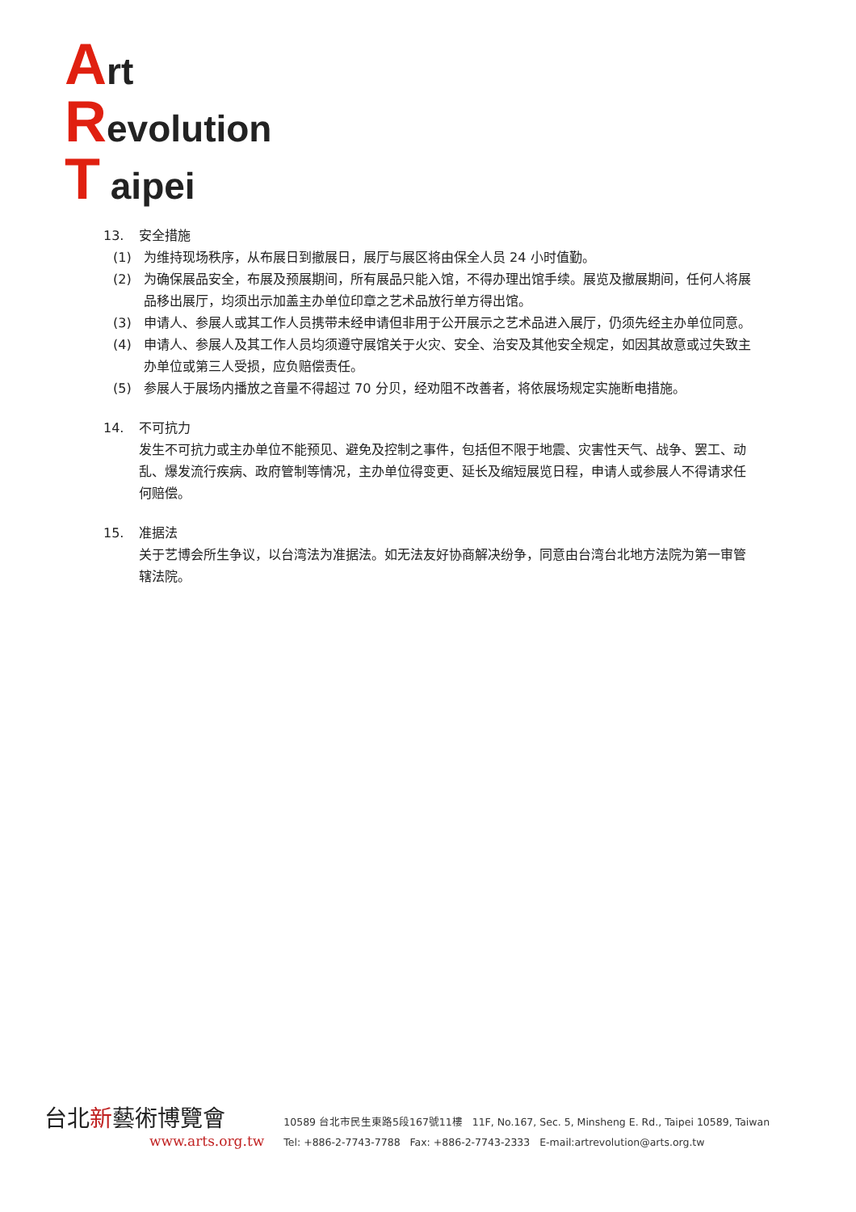Art
Revolution
T aipei
13. 安全措施
(1) 为维持现场秩序，从布展日到撤展日，展厅与展区将由保全人员 24 小时值勤。
(2) 为确保展品安全，布展及预展期间，所有展品只能入馆，不得办理出馆手续。展览及撤展期间，任何人将展品移出展厅，均须出示加盖主办单位印章之艺术品放行单方得出馆。
(3) 申请人、参展人或其工作人员携带未经申请但非用于公开展示之艺术品进入展厅，仍须先经主办单位同意。
(4) 申请人、参展人及其工作人员均须遵守展馆关于火灾、安全、治安及其他安全规定，如因其故意或过失致主办单位或第三人受损，应负赔偿责任。
(5) 参展人于展场内播放之音量不得超过 70 分贝，经劝阻不改善者，将依展场规定实施断电措施。
14. 不可抗力
发生不可抗力或主办单位不能预见、避免及控制之事件，包括但不限于地震、灾害性天气、战争、罢工、动乱、爆发流行疾病、政府管制等情况，主办单位得变更、延长及缩短展览日程，申请人或参展人不得请求任何赔偿。
15. 准据法
关于艺博会所生争议，以台湾法为准据法。如无法友好协商解决纷争，同意由台湾台北地方法院为第一审管辖法院。
台北新藝術博覽會
www.arts.org.tw
10589 台北市民生東路5段167號11樓 11F, No.167, Sec. 5, Minsheng E. Rd., Taipei 10589, Taiwan
Tel: +886-2-7743-7788 Fax: +886-2-7743-2333 E-mail:artrevolution@arts.org.tw